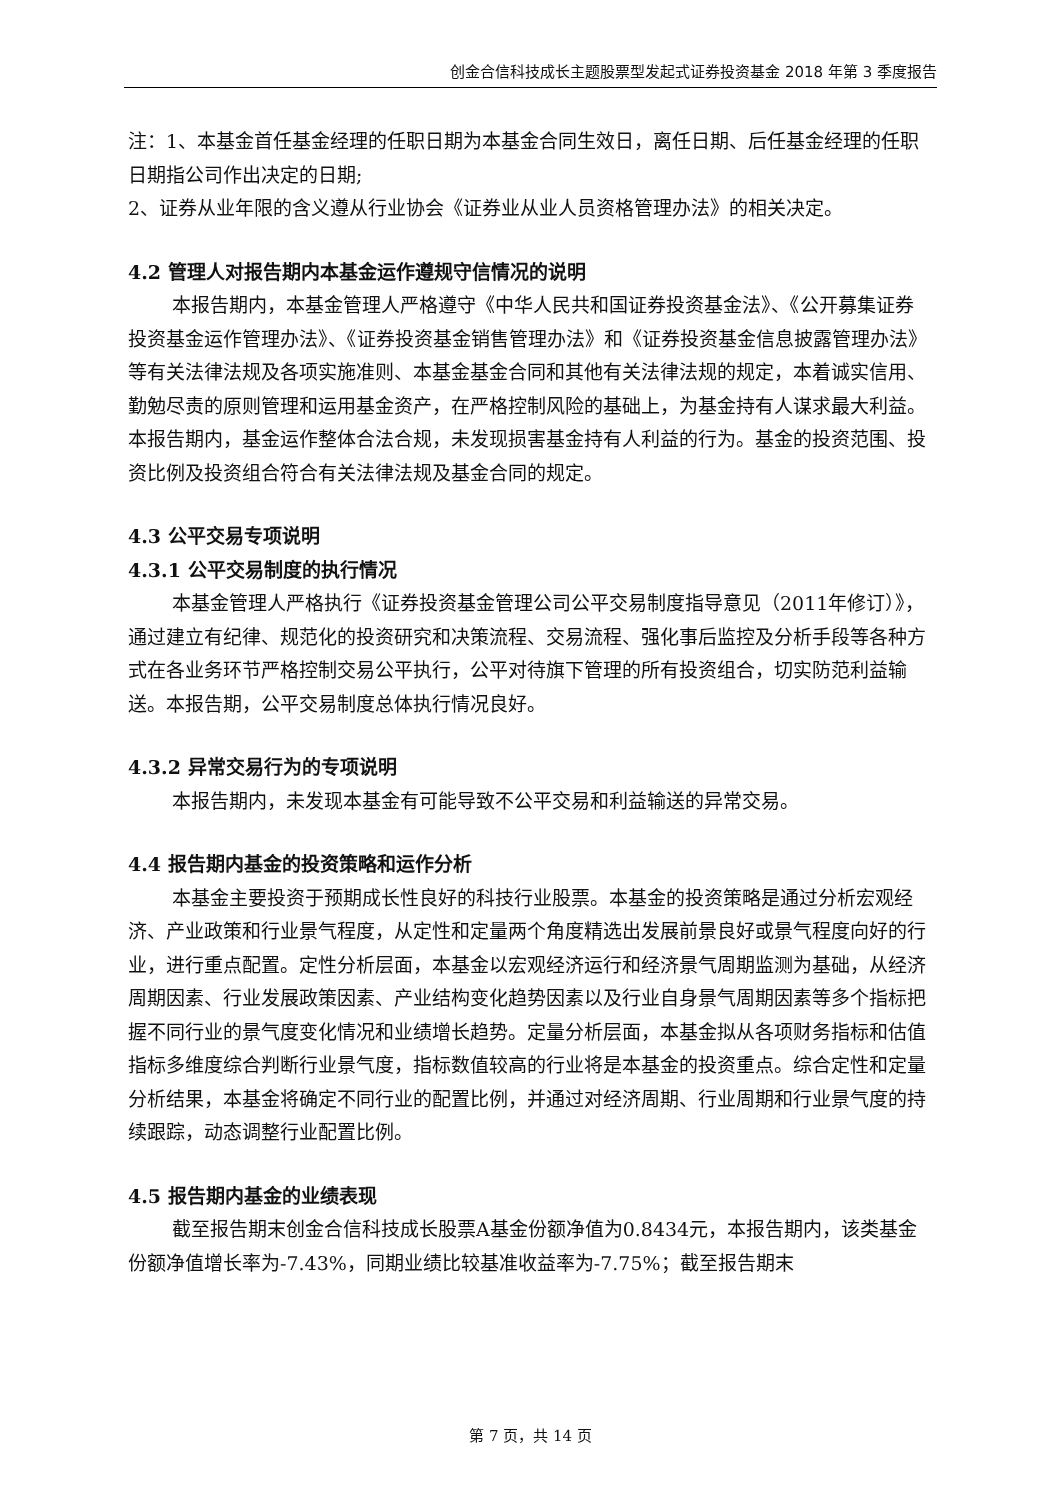创金合信科技成长主题股票型发起式证券投资基金 2018 年第 3 季度报告
注：1、本基金首任基金经理的任职日期为本基金合同生效日，离任日期、后任基金经理的任职日期指公司作出决定的日期;
2、证券从业年限的含义遵从行业协会《证券业从业人员资格管理办法》的相关决定。
4.2 管理人对报告期内本基金运作遵规守信情况的说明
本报告期内，本基金管理人严格遵守《中华人民共和国证券投资基金法》、《公开募集证券投资基金运作管理办法》、《证券投资基金销售管理办法》和《证券投资基金信息披露管理办法》等有关法律法规及各项实施准则、本基金基金合同和其他有关法律法规的规定，本着诚实信用、勤勉尽责的原则管理和运用基金资产，在严格控制风险的基础上，为基金持有人谋求最大利益。本报告期内，基金运作整体合法合规，未发现损害基金持有人利益的行为。基金的投资范围、投资比例及投资组合符合有关法律法规及基金合同的规定。
4.3 公平交易专项说明
4.3.1 公平交易制度的执行情况
本基金管理人严格执行《证券投资基金管理公司公平交易制度指导意见（2011年修订）》，通过建立有纪律、规范化的投资研究和决策流程、交易流程、强化事后监控及分析手段等各种方式在各业务环节严格控制交易公平执行，公平对待旗下管理的所有投资组合，切实防范利益输送。本报告期，公平交易制度总体执行情况良好。
4.3.2 异常交易行为的专项说明
本报告期内，未发现本基金有可能导致不公平交易和利益输送的异常交易。
4.4 报告期内基金的投资策略和运作分析
本基金主要投资于预期成长性良好的科技行业股票。本基金的投资策略是通过分析宏观经济、产业政策和行业景气程度，从定性和定量两个角度精选出发展前景良好或景气程度向好的行业，进行重点配置。定性分析层面，本基金以宏观经济运行和经济景气周期监测为基础，从经济周期因素、行业发展政策因素、产业结构变化趋势因素以及行业自身景气周期因素等多个指标把握不同行业的景气度变化情况和业绩增长趋势。定量分析层面，本基金拟从各项财务指标和估值指标多维度综合判断行业景气度，指标数值较高的行业将是本基金的投资重点。综合定性和定量分析结果，本基金将确定不同行业的配置比例，并通过对经济周期、行业周期和行业景气度的持续跟踪，动态调整行业配置比例。
4.5 报告期内基金的业绩表现
截至报告期末创金合信科技成长股票A基金份额净值为0.8434元，本报告期内，该类基金份额净值增长率为-7.43%，同期业绩比较基准收益率为-7.75%；截至报告期末
第 7 页，共 14 页